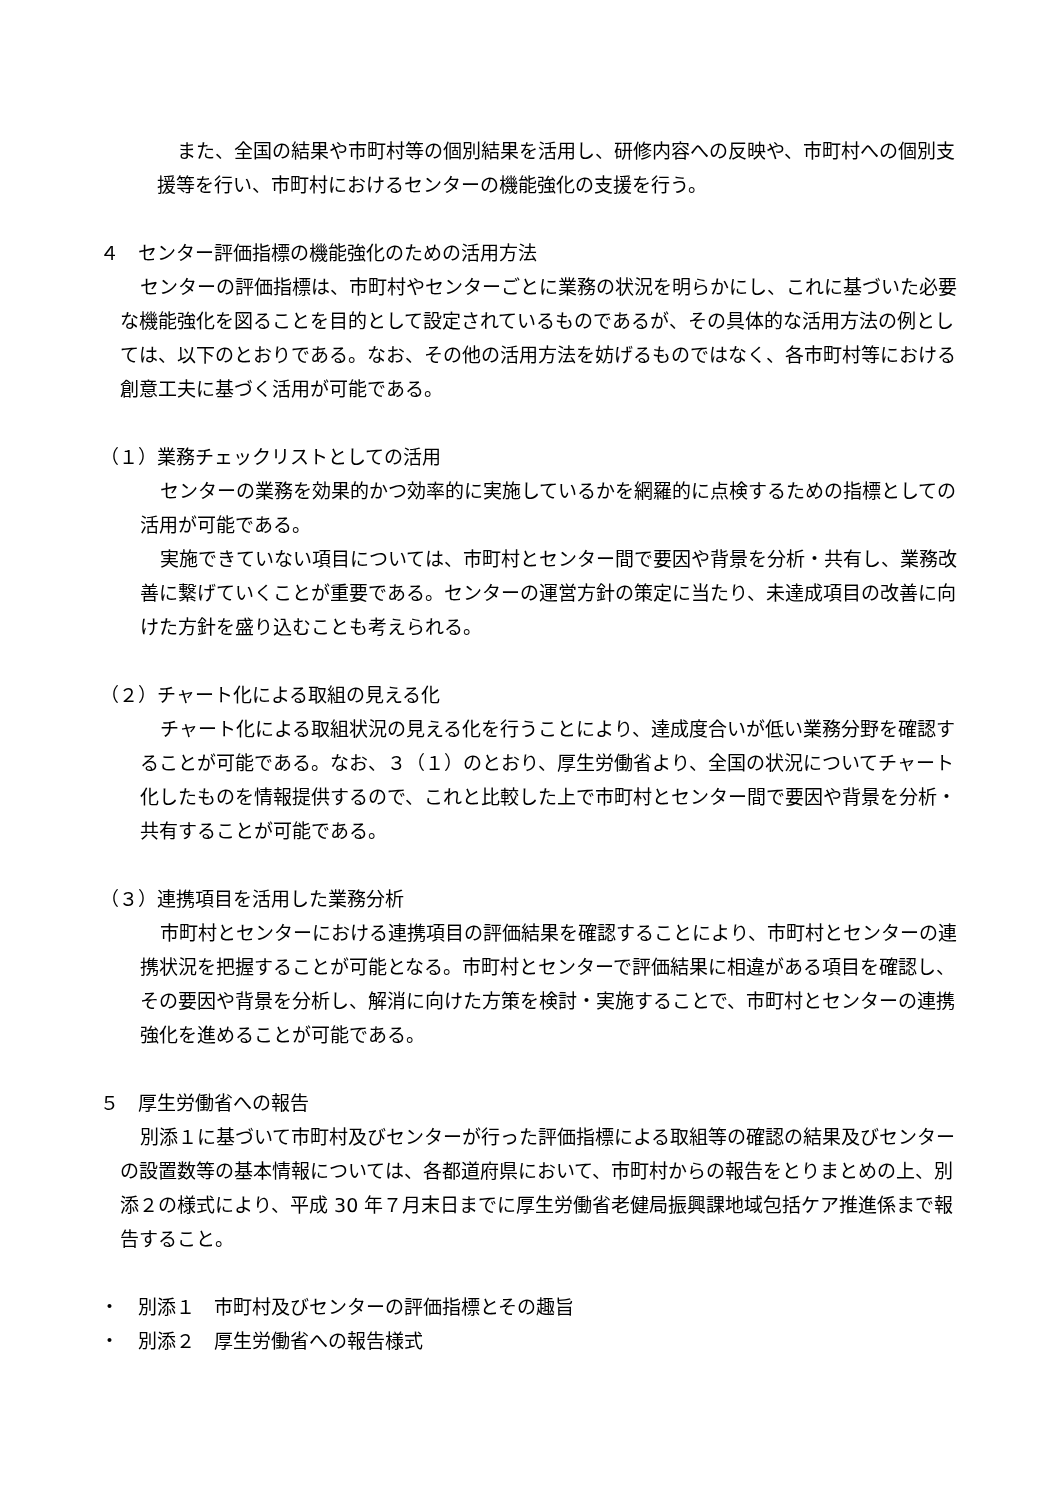また、全国の結果や市町村等の個別結果を活用し、研修内容への反映や、市町村への個別支援等を行い、市町村におけるセンターの機能強化の支援を行う。
４　センター評価指標の機能強化のための活用方法
センターの評価指標は、市町村やセンターごとに業務の状況を明らかにし、これに基づいた必要な機能強化を図ることを目的として設定されているものであるが、その具体的な活用方法の例としては、以下のとおりである。なお、その他の活用方法を妨げるものではなく、各市町村等における創意工夫に基づく活用が可能である。
（１）業務チェックリストとしての活用
センターの業務を効果的かつ効率的に実施しているかを網羅的に点検するための指標としての活用が可能である。
実施できていない項目については、市町村とセンター間で要因や背景を分析・共有し、業務改善に繋げていくことが重要である。センターの運営方針の策定に当たり、未達成項目の改善に向けた方針を盛り込むことも考えられる。
（２）チャート化による取組の見える化
チャート化による取組状況の見える化を行うことにより、達成度合いが低い業務分野を確認することが可能である。なお、３（１）のとおり、厚生労働省より、全国の状況についてチャート化したものを情報提供するので、これと比較した上で市町村とセンター間で要因や背景を分析・共有することが可能である。
（３）連携項目を活用した業務分析
市町村とセンターにおける連携項目の評価結果を確認することにより、市町村とセンターの連携状況を把握することが可能となる。市町村とセンターで評価結果に相違がある項目を確認し、その要因や背景を分析し、解消に向けた方策を検討・実施することで、市町村とセンターの連携強化を進めることが可能である。
５　厚生労働省への報告
別添１に基づいて市町村及びセンターが行った評価指標による取組等の確認の結果及びセンターの設置数等の基本情報については、各都道府県において、市町村からの報告をとりまとめの上、別添２の様式により、平成 30 年７月末日までに厚生労働省老健局振興課地域包括ケア推進係まで報告すること。
・　別添１　市町村及びセンターの評価指標とその趣旨
・　別添２　厚生労働省への報告様式